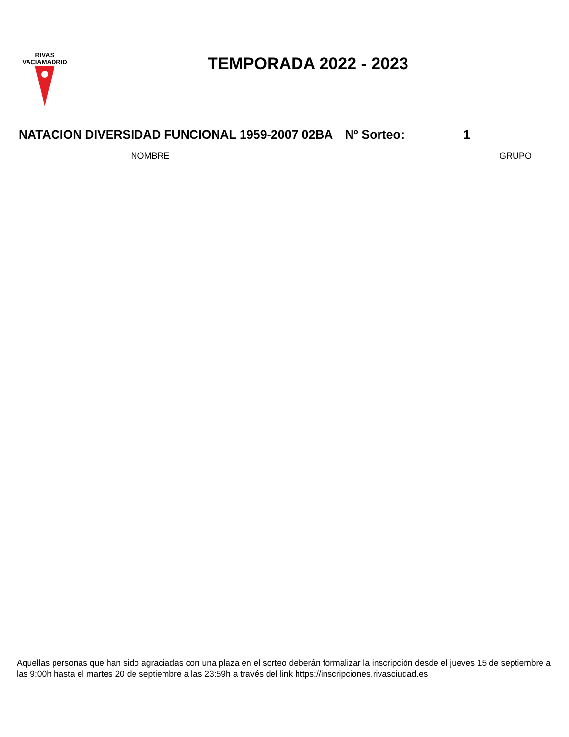RIVAS
VACIAMADRID
TEMPORADA 2022 - 2023
NATACION DIVERSIDAD FUNCIONAL 1959-2007 02BA Nº Sorteo: 1
| NOMBRE | GRUPO | |
| --- | --- | --- |
Aquellas personas que han sido agraciadas con una plaza en el sorteo deberán formalizar la inscripción desde el jueves 15 de septiembre a las 9:00h hasta el martes 20 de septiembre a las 23:59h a través del link https://inscripciones.rivasciudad.es